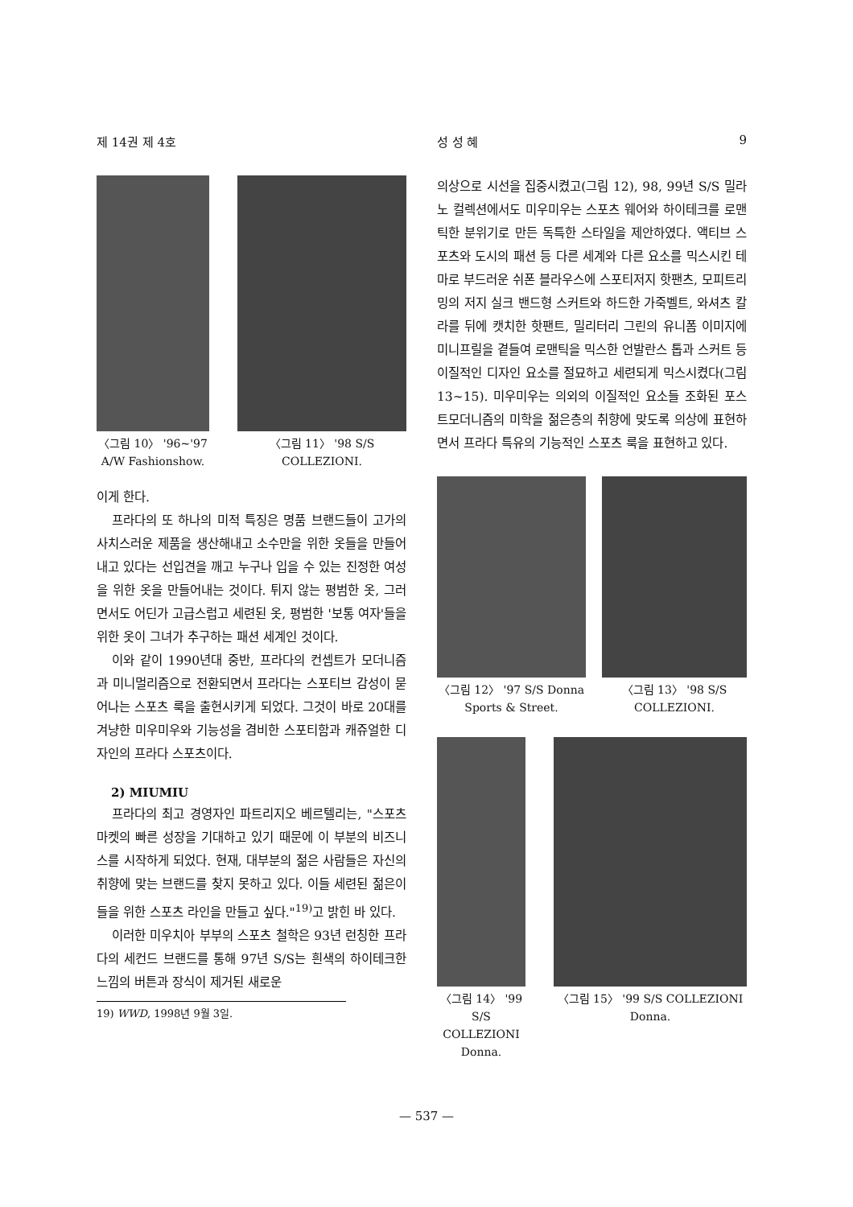제 14권 제 4호 성 성 혜 9
〈그림 10〉 '96~'97 A/W Fashionshow.
〈그림 11〉 '98 S/S COLLEZIONI.
이게 한다.
프라다의 또 하나의 미적 특징은 명품 브랜드들이 고가의 사치스러운 제품을 생산해내고 소수만을 위한 옷들을 만들어 내고 있다는 선입견을 깨고 누구나 입을 수 있는 진정한 여성을 위한 옷을 만들어내는 것이다. 튀지 않는 평범한 옷, 그러면서도 어딘가 고급스럽고 세련된 옷, 평범한 '보통 여자'들을 위한 옷이 그녀가 추구하는 패션 세계인 것이다.
이와 같이 1990년대 중반, 프라다의 컨셉트가 모더니즘과 미니멀리즘으로 전환되면서 프라다는 스포티브 감성이 묻어나는 스포츠 룩을 출현시키게 되었다. 그것이 바로 20대를 겨냥한 미우미우와 기능성을 겸비한 스포티함과 캐쥬얼한 디자인의 프라다 스포츠이다.
2) MIUMIU
프라다의 최고 경영자인 파트리지오 베르텔리는, "스포츠 마켓의 빠른 성장을 기대하고 있기 때문에 이 부분의 비즈니스를 시작하게 되었다. 현재, 대부분의 젊은 사람들은 자신의 취향에 맞는 브랜드를 찾지 못하고 있다. 이들 세련된 젊은이들을 위한 스포츠 라인을 만들고 싶다."<sup>19)</sup>고 밝힌 바 있다.
이러한 미우치아 부부의 스포츠 철학은 93년 런칭한 프라다의 세컨드 브랜드를 통해 97년 S/S는 흰색의 하이테크한 느낌의 버튼과 장식이 제거된 새로운
19) WWD, 1998년 9월 3일.
의상으로 시선을 집중시켰고(그림 12), 98, 99년 S/S 밀라노 컬렉션에서도 미우미우는 스포츠 웨어와 하이테크를 로맨틱한 분위기로 만든 독특한 스타일을 제안하였다. 액티브 스포츠와 도시의 패션 등 다른 세계와 다른 요소를 믹스시킨 테마로 부드러운 쉬폰 블라우스에 스포티저지 핫팬츠, 모피트리밍의 저지 실크 밴드형 스커트와 하드한 가죽벨트, 와셔츠 칼라를 뒤에 캣치한 핫팬트, 밀리터리 그린의 유니폼 이미지에 미니프릴을 곁들여 로맨틱을 믹스한 언발란스 톱과 스커트 등 이질적인 디자인 요소를 절묘하고 세련되게 믹스시켰다(그림 13~15). 미우미우는 의외의 이질적인 요소들 조화된 포스트모더니즘의 미학을 젊은층의 취향에 맞도록 의상에 표현하면서 프라다 특유의 기능적인 스포츠 룩을 표현하고 있다.
〈그림 12〉 '97 S/S Donna Sports & Street.
〈그림 13〉 '98 S/S COLLEZIONI.
〈그림 14〉 '99 S/S COLLEZIONI Donna.
〈그림 15〉 '99 S/S COLLEZIONI Donna.
— 537 —